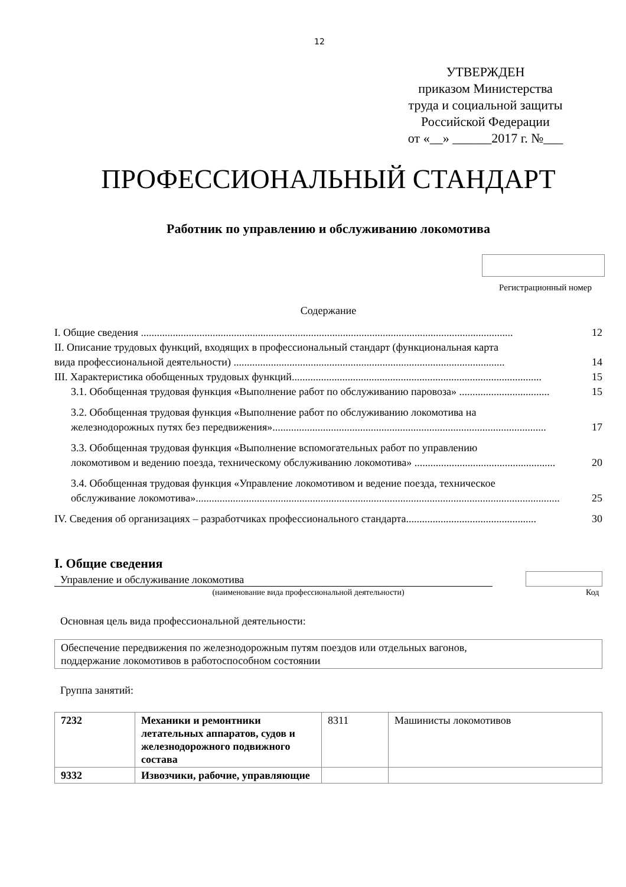12
УТВЕРЖДЕН
приказом Министерства
труда и социальной защиты
Российской Федерации
от «__» ______2017 г. №___
ПРОФЕССИОНАЛЬНЫЙ СТАНДАРТ
Работник по управлению и обслуживанию локомотива
Регистрационный номер
Содержание
I. Общие сведения ............................................................................................................................................ 12
II. Описание трудовых функций, входящих в профессиональный стандарт (функциональная карта
вида профессиональной деятельности) ...................................................................................................... 14
III. Характеристика обобщенных трудовых функций.............................................................................................. 15
3.1. Обобщенная трудовая функция «Выполнение работ по обслуживанию паровоза» .................................. 15
3.2. Обобщенная трудовая функция «Выполнение работ по обслуживанию локомотива на
железнодорожных путях без передвижения»....................................................................................................... 17
3.3. Обобщенная трудовая функция «Выполнение вспомогательных работ по управлению
локомотивом и ведению поезда, техническому обслуживанию локомотива» ..................................................... 20
3.4. Обобщенная трудовая функция «Управление локомотивом и ведение поезда, техническое
обслуживание локомотива»......................................................................................................................................... 25
IV. Сведения об организациях – разработчиках профессионального стандарта................................................. 30
I. Общие сведения
Управление и обслуживание локомотива
(наименование вида профессиональной деятельности) Код
Основная цель вида профессиональной деятельности:
Обеспечение передвижения по железнодорожным путям поездов или отдельных вагонов,
поддержание локомотивов в работоспособном состоянии
Группа занятий:
| 7232 | Механики и ремонтники летательных аппаратов, судов и железнодорожного подвижного состава | 8311 | Машинисты локомотивов |
| 9332 | Извозчики, рабочие, управляющие | | |